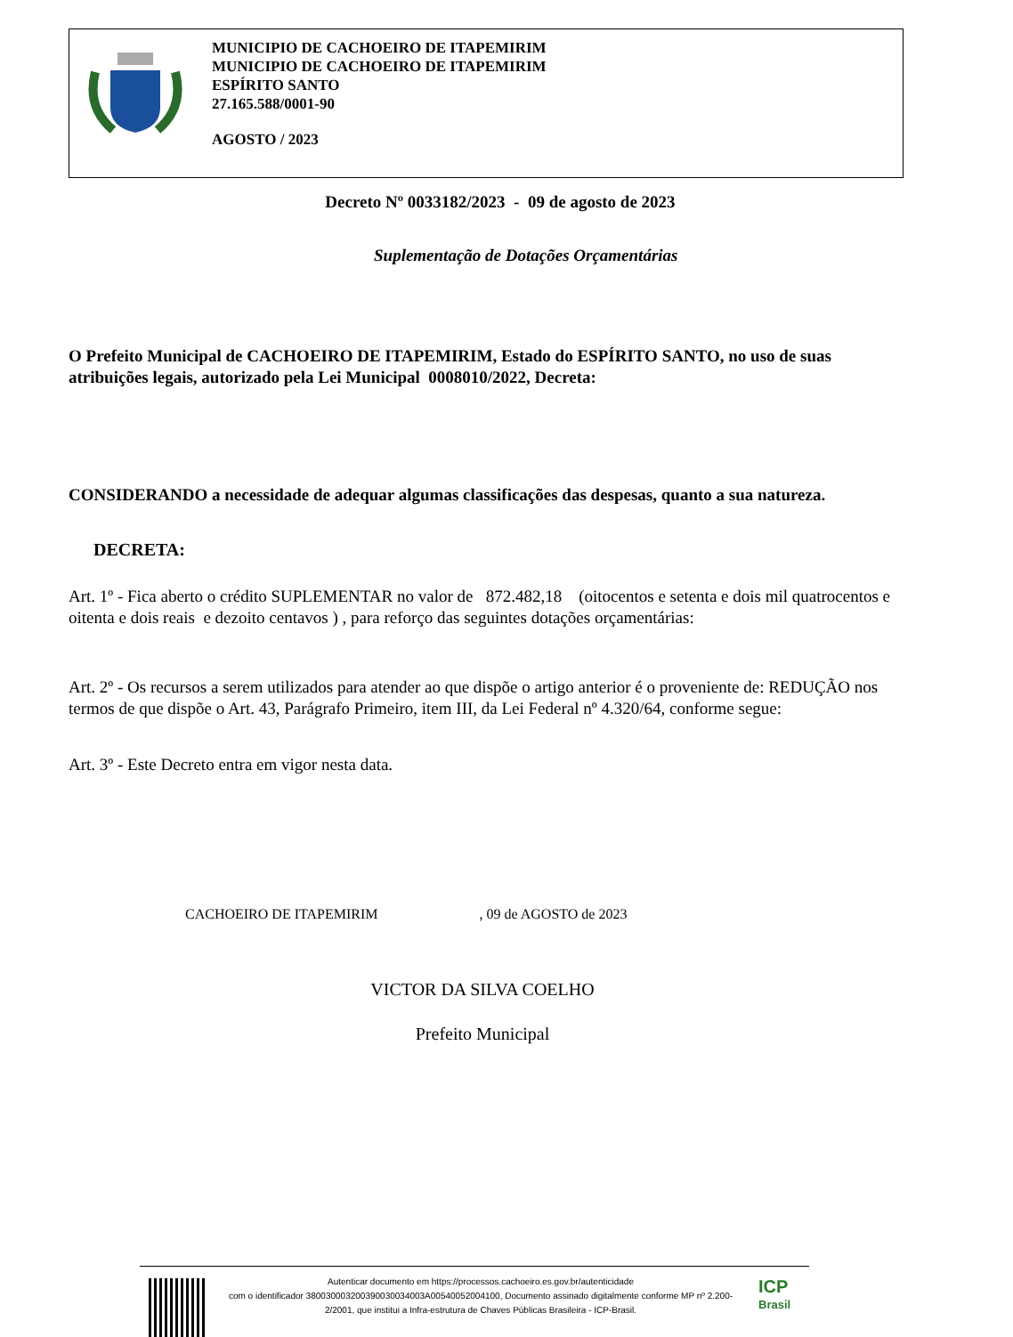MUNICIPIO DE CACHOEIRO DE ITAPEMIRIM
MUNICIPIO DE CACHOEIRO DE ITAPEMIRIM
ESPÍRITO SANTO
27.165.588/0001-90
AGOSTO / 2023
Decreto Nº 0033182/2023 - 09 de agosto de 2023
Suplementação de Dotações Orçamentárias
O Prefeito Municipal de CACHOEIRO DE ITAPEMIRIM, Estado do ESPÍRITO SANTO, no uso de suas atribuições legais, autorizado pela Lei Municipal 0008010/2022, Decreta:
CONSIDERANDO a necessidade de adequar algumas classificações das despesas, quanto a sua natureza.
DECRETA:
Art. 1º - Fica aberto o crédito SUPLEMENTAR no valor de 872.482,18 (oitocentos e setenta e dois mil quatrocentos e oitenta e dois reais e dezoito centavos ) , para reforço das seguintes dotações orçamentárias:
Art. 2º - Os recursos a serem utilizados para atender ao que dispõe o artigo anterior é o proveniente de: REDUÇÃO nos termos de que dispõe o Art. 43, Parágrafo Primeiro, item III, da Lei Federal nº 4.320/64, conforme segue:
Art. 3º - Este Decreto entra em vigor nesta data.
CACHOEIRO DE ITAPEMIRIM , 09 de AGOSTO de 2023
VICTOR DA SILVA COELHO
Prefeito Municipal
Autenticar documento em https://processos.cachoeiro.es.gov.br/autenticidade
com o identificador 380030003200390030034003A00540052004100, Documento assinado digitalmente conforme MP nº 2.200-2/2001, que institui a Infra-estrutura de Chaves Públicas Brasileira - ICP-Brasil.
ICP
Brasil